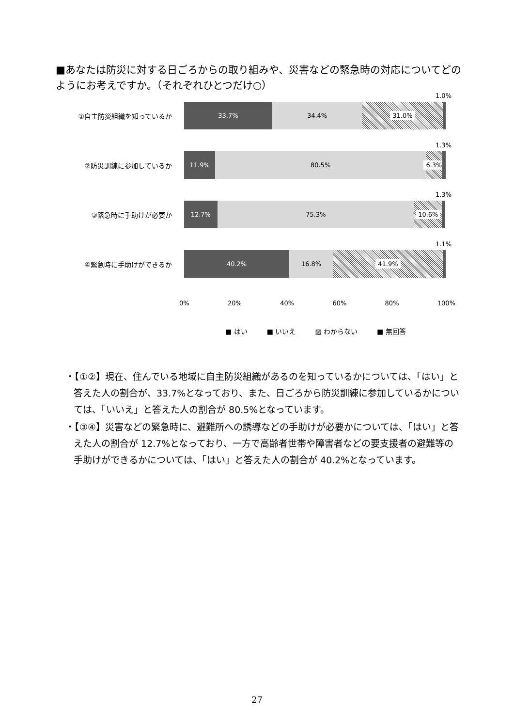■あなたは防災に対する日ごろからの取り組みや、災害などの緊急時の対応についてどのようにお考えですか。（それぞれひとつだけ○）
1.0%
①自主防災組織を知っているか
33.7% 34.4% 31.0%
1.3%
②防災訓練に参加しているか
11.9% 80.5% 6.3%
1.3%
③緊急時に手助けが必要か
12.7% 75.3% 10.6%
1.1%
④緊急時に手助けができるか
40.2% 16.8% 41.9%
0% 20% 40% 60% 80% 100%
■ はい ■ いいえ ▨ わからない ■ 無回答
・【①②】現在、住んでいる地域に自主防災組織があるのを知っているかについては、「はい」と答えた人の割合が、33.7%となっており、また、日ごろから防災訓練に参加しているかについては、「いいえ」と答えた人の割合が 80.5%となっています。
・【③④】災害などの緊急時に、避難所への誘導などの手助けが必要かについては、「はい」と答えた人の割合が 12.7%となっており、一方で高齢者世帯や障害者などの要支援者の避難等の手助けができるかについては、「はい」と答えた人の割合が 40.2%となっています。
27